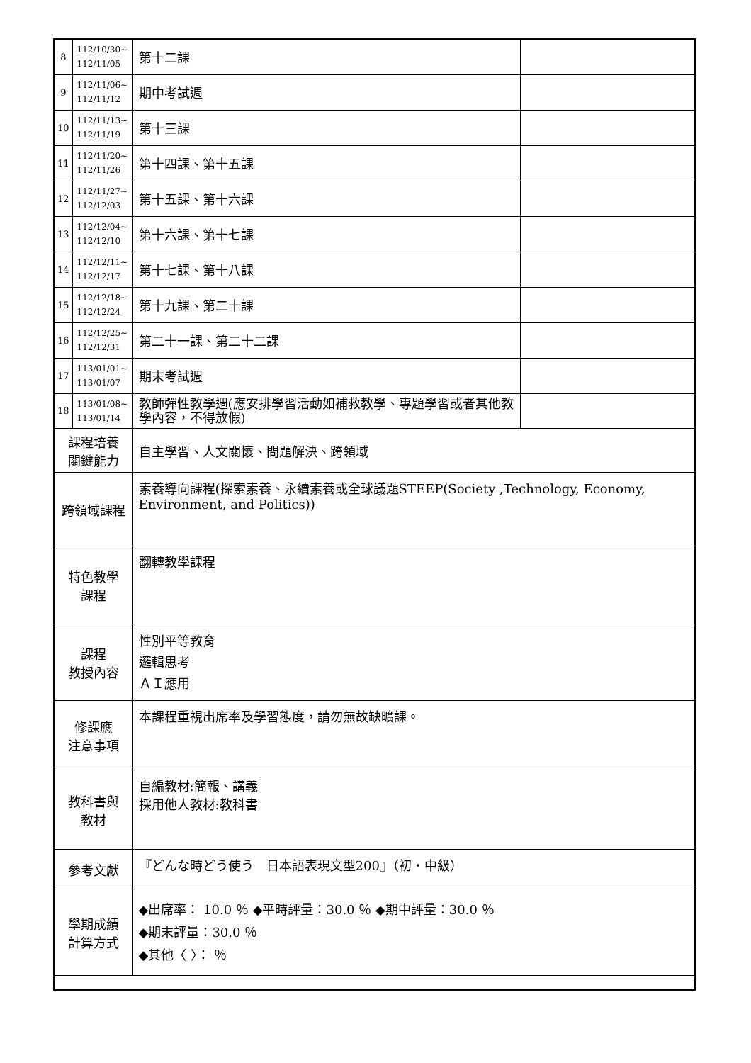| 8 | 112/10/30~ 112/11/05 | 第十二課 | |
| 9 | 112/11/06~ 112/11/12 | 期中考試週 | |
| 10 | 112/11/13~ 112/11/19 | 第十三課 | |
| 11 | 112/11/20~ 112/11/26 | 第十四課、第十五課 | |
| 12 | 112/11/27~ 112/12/03 | 第十五課、第十六課 | |
| 13 | 112/12/04~ 112/12/10 | 第十六課、第十七課 | |
| 14 | 112/12/11~ 112/12/17 | 第十七課、第十八課 | |
| 15 | 112/12/18~ 112/12/24 | 第十九課、第二十課 | |
| 16 | 112/12/25~ 112/12/31 | 第二十一課、第二十二課 | |
| 17 | 113/01/01~ 113/01/07 | 期末考試週 | |
| 18 | 113/01/08~ 113/01/14 | 教師彈性教學週(應安排學習活動如補救教學、專題學習或者其他教學內容，不得放假) | |
| 課程培養 關鍵能力 | | 自主學習、人文關懷、問題解決、跨領域 | |
| 跨領域課程 | | 素養導向課程(探索素養、永續素養或全球議題STEEP(Society ,Technology, Economy, Environment, and Politics)) | |
| 特色教學 課程 | | 翻轉教學課程 | |
| 課程 教授內容 | | 性別平等教育 邏輯思考 ＡＩ應用 | |
| 修課應 注意事項 | | 本課程重視出席率及學習態度，請勿無故缺曠課。 | |
| 教科書與 教材 | | 自編教材:簡報、講義 採用他人教材:教科書 | |
| 參考文獻 | | 『どんな時どう使う 日本語表現文型200』（初‧中級） | |
| 學期成績 計算方式 | | ◆出席率： 10.0 ％ ◆平時評量：30.0 ％ ◆期中評量：30.0 ％ ◆期末評量：30.0 ％ ◆其他〈 〉： ％ | |